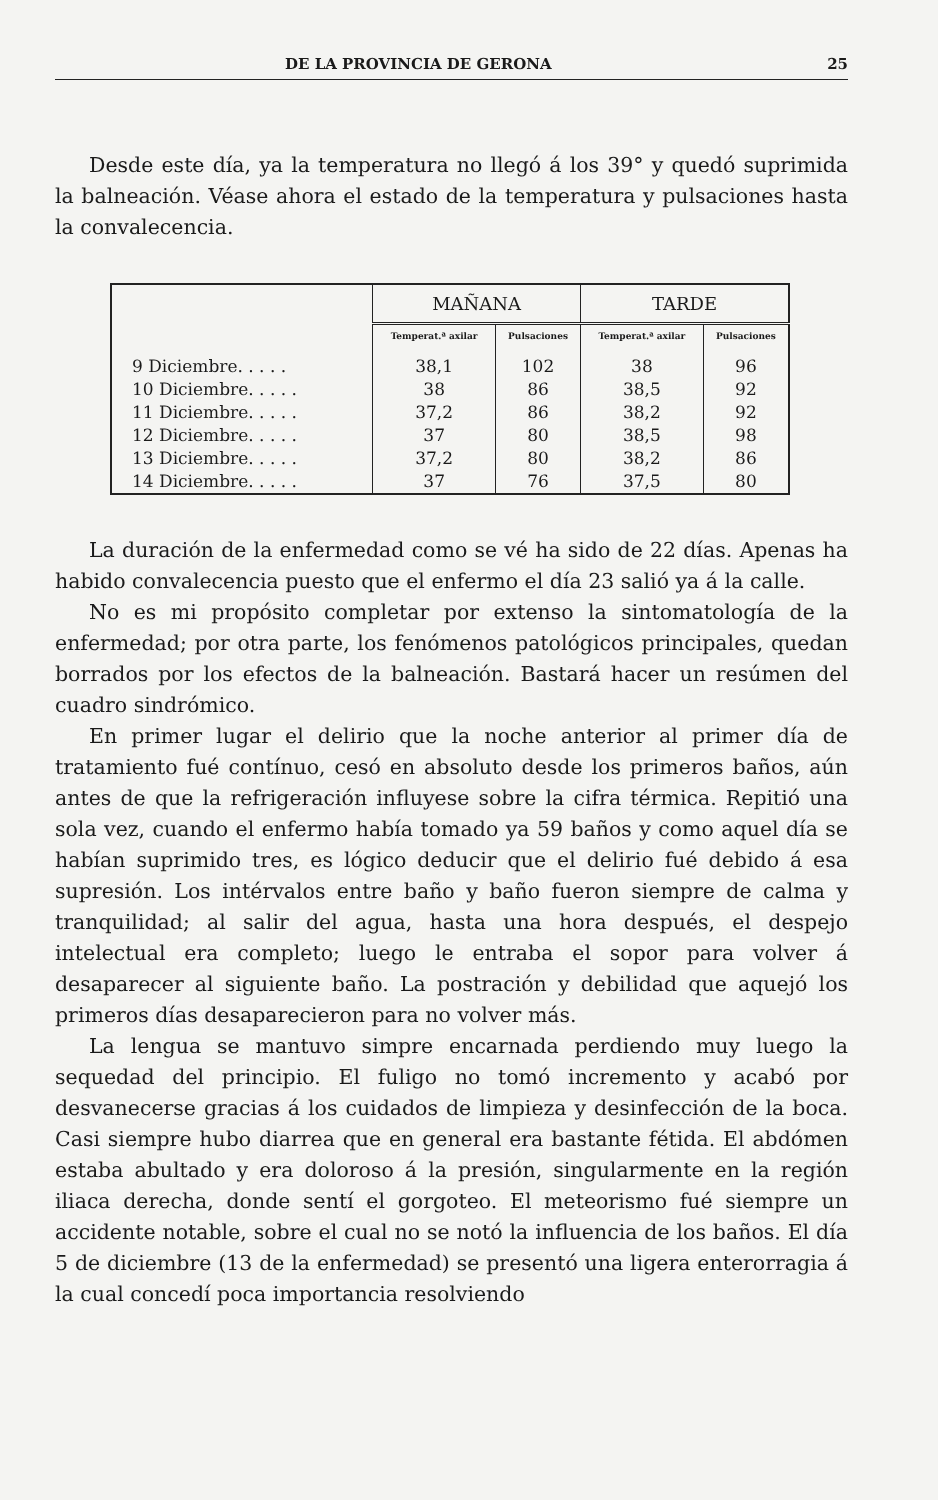DE LA PROVINCIA DE GERONA 25
Desde este día, ya la temperatura no llegó á los 39° y quedó suprimida la balneación. Véase ahora el estado de la temperatura y pulsaciones hasta la convalecencia.
| | MAÑANA | | TARDE | |
| --- | --- | --- | --- | --- |
| | Temperat.ª axilar | Pulsaciones | Temperat.ª axilar | Pulsaciones |
| 9 Diciembre. . . . . | 38,1 | 102 | 38 | 96 |
| 10 Diciembre. . . . . | 38 | 86 | 38,5 | 92 |
| 11 Diciembre. . . . . | 37,2 | 86 | 38,2 | 92 |
| 12 Diciembre. . . . . | 37 | 80 | 38,5 | 98 |
| 13 Diciembre. . . . . | 37,2 | 80 | 38,2 | 86 |
| 14 Diciembre. . . . . | 37 | 76 | 37,5 | 80 |
La duración de la enfermedad como se vé ha sido de 22 días. Apenas ha habido convalecencia puesto que el enfermo el día 23 salió ya á la calle.
No es mi propósito completar por extenso la sintomatología de la enfermedad; por otra parte, los fenómenos patológicos principales, quedan borrados por los efectos de la balneación. Bastará hacer un resúmen del cuadro sindrómico.
En primer lugar el delirio que la noche anterior al primer día de tratamiento fué contínuo, cesó en absoluto desde los primeros baños, aún antes de que la refrigeración influyese sobre la cifra térmica. Repitió una sola vez, cuando el enfermo había tomado ya 59 baños y como aquel día se habían suprimido tres, es lógico deducir que el delirio fué debido á esa supresión. Los intérvalos entre baño y baño fueron siempre de calma y tranquilidad; al salir del agua, hasta una hora después, el despejo intelectual era completo; luego le entraba el sopor para volver á desaparecer al siguiente baño. La postración y debilidad que aquejó los primeros días desaparecieron para no volver más.
La lengua se mantuvo simpre encarnada perdiendo muy luego la sequedad del principio. El fuligo no tomó incremento y acabó por desvanecerse gracias á los cuidados de limpieza y desinfección de la boca. Casi siempre hubo diarrea que en general era bastante fétida. El abdómen estaba abultado y era doloroso á la presión, singularmente en la región iliaca derecha, donde sentí el gorgoteo. El meteorismo fué siempre un accidente notable, sobre el cual no se notó la influencia de los baños. El día 5 de diciembre (13 de la enfermedad) se presentó una ligera enterorragia á la cual concedí poca importancia resolviendo